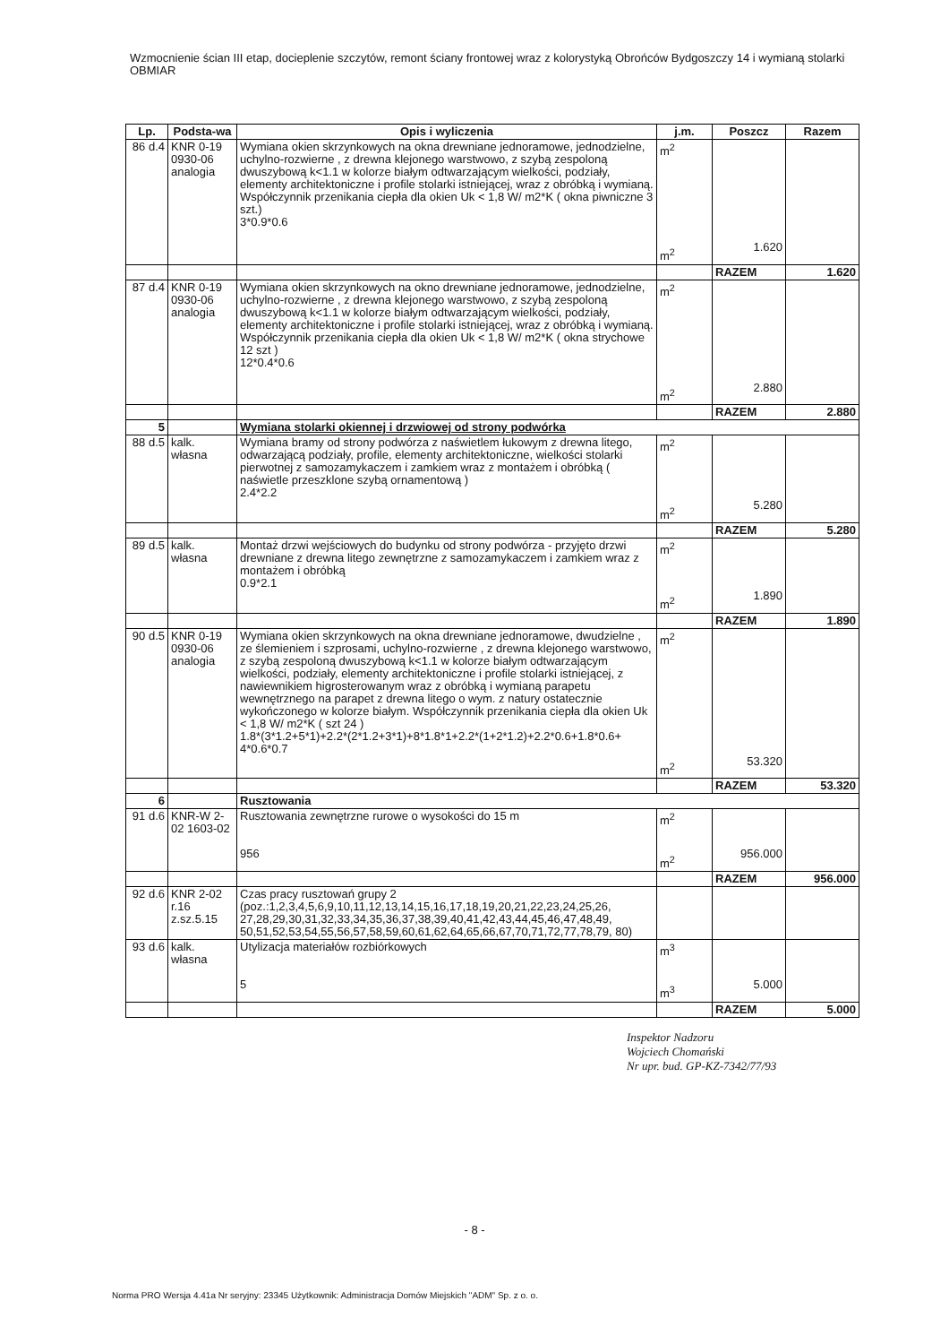Wzmocnienie ścian III etap, docieplenie szczytów, remont ściany frontowej wraz z kolorystyką Obrońców Bydgoszczy 14 i wymianą stolarki OBMIAR
| Lp. | Podsta-wa | Opis i wyliczenia | j.m. | Poszcz | Razem |
| --- | --- | --- | --- | --- | --- |
| 86 d.4 | KNR 0-19 0930-06 analogia | Wymiana okien skrzynkowych na okna drewniane jednoramowe, jednodzielne, uchylno-rozwierne , z drewna klejonego warstwowo, z szybą zespoloną dwuszybową k<1.1 w kolorze białym odtwarzającym wielkości, podziały, elementy architektoniczne i profile stolarki istniejącej, wraz z obróbką i wymianą. Współczynnik przenikania ciepła dla okien Uk < 1,8 W/ m2*K ( okna piwniczne 3 szt.) 3*0.9*0.6 | m<sup>2</sup> m<sup>2</sup> | 1.620 | |
| | | | | RAZEM | 1.620 |
| 87 d.4 | KNR 0-19 0930-06 analogia | Wymiana okien skrzynkowych na okno drewniane jednoramowe, jednodzielne, uchylno-rozwierne , z drewna klejonego warstwowo, z szybą zespoloną dwuszybową k<1.1 w kolorze białym odtwarzającym wielkości, podziały, elementy architektoniczne i profile stolarki istniejącej, wraz z obróbką i wymianą. Współczynnik przenikania ciepła dla okien Uk < 1,8 W/ m2*K ( okna strychowe 12 szt ) 12*0.4*0.6 | m<sup>2</sup> m<sup>2</sup> | 2.880 | |
| | | | | RAZEM | 2.880 |
| 5 | | Wymiana stolarki okiennej i drzwiowej od strony podwórka | | | |
| 88 d.5 | kalk. własna | Wymiana bramy od strony podwórza z naświetlem łukowym z drewna litego, odwarzającą podziały, profile, elementy architektoniczne, wielkości stolarki pierwotnej z samozamykaczem i zamkiem wraz z montażem i obróbką ( naświetle przeszklone szybą ornamentową ) 2.4*2.2 | m<sup>2</sup> m<sup>2</sup> | 5.280 | |
| | | | | RAZEM | 5.280 |
| 89 d.5 | kalk. własna | Montaż drzwi wejściowych do budynku od strony podwórza - przyjęto drzwi drewniane z drewna litego zewnętrzne z samozamykaczem i zamkiem wraz z montażem i obróbką 0.9*2.1 | m<sup>2</sup> m<sup>2</sup> | 1.890 | |
| | | | | RAZEM | 1.890 |
| 90 d.5 | KNR 0-19 0930-06 analogia | Wymiana okien skrzynkowych na okna drewniane jednoramowe, dwudzielne , ze ślemieniem i szprosami, uchylno-rozwierne , z drewna klejonego warstwowo, z szybą zespoloną dwuszybową k<1.1 w kolorze białym odtwarzającym wielkości, podziały, elementy architektoniczne i profile stolarki istniejącej, z nawiewnikiem higrosterowanym wraz z obróbką i wymianą parapetu wewnętrznego na parapet z drewna litego o wym. z natury ostatecznie wykończonego w kolorze białym. Współczynnik przenikania ciepła dla okien Uk < 1,8 W/ m2*K ( szt 24 ) 1.8*(3*1.2+5*1)+2.2*(2*1.2+3*1)+8*1.8*1+2.2*(1+2*1.2)+2.2*0.6+1.8*0.6+ 4*0.6*0.7 | m<sup>2</sup> m<sup>2</sup> | 53.320 | |
| | | | | RAZEM | 53.320 |
| 6 | | Rusztowania | | | |
| 91 d.6 | KNR-W 2-02 1603-02 | Rusztowania zewnętrzne rurowe o wysokości do 15 m 956 | m<sup>2</sup> m<sup>2</sup> | 956.000 | |
| | | | | RAZEM | 956.000 |
| 92 d.6 | KNR 2-02 r.16 z.sz.5.15 | Czas pracy rusztowań grupy 2 (poz.:1,2,3,4,5,6,9,10,11,12,13,14,15,16,17,18,19,20,21,22,23,24,25,26, 27,28,29,30,31,32,33,34,35,36,37,38,39,40,41,42,43,44,45,46,47,48,49, 50,51,52,53,54,55,56,57,58,59,60,61,62,64,65,66,67,70,71,72,77,78,79, 80) | | | |
| 93 d.6 | kalk. własna | Utylizacja materiałów rozbiórkowych 5 | m<sup>3</sup> m<sup>3</sup> | 5.000 | |
| | | | | RAZEM | 5.000 |
Inspektor Nadzoru
Wojciech Chomański
Nr upr. bud. GP-KZ-7342/77/93
- 8 -
Norma PRO Wersja 4.41a Nr seryjny: 23345 Użytkownik: Administracja Domów Miejskich "ADM" Sp. z o. o.